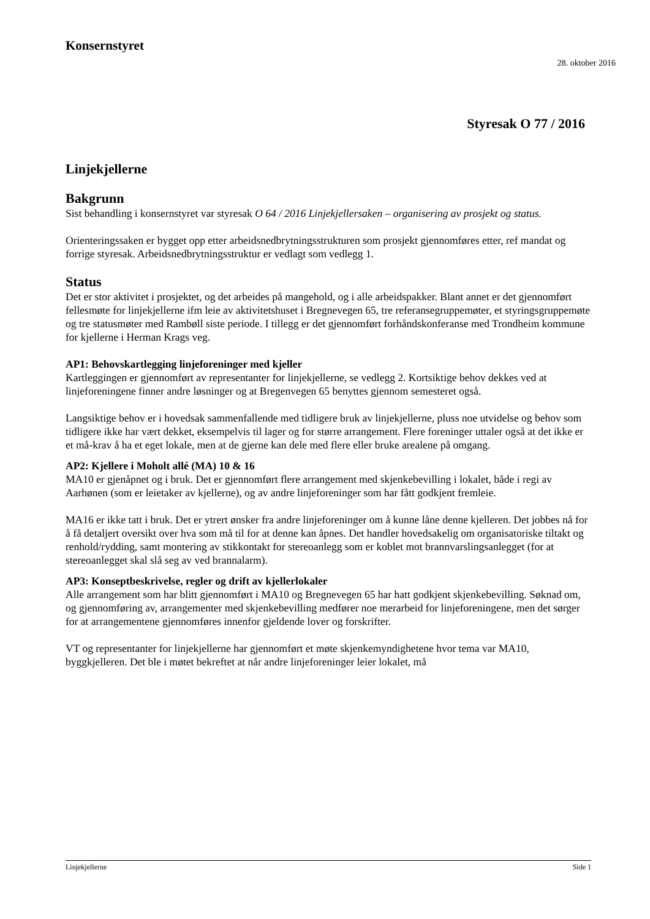Konsernstyret
28. oktober 2016
Styresak O 77 / 2016
Linjekjellerne
Bakgrunn
Sist behandling i konsernstyret var styresak O 64 / 2016 Linjekjellersaken – organisering av prosjekt og status.
Orienteringssaken er bygget opp etter arbeidsnedbrytningsstrukturen som prosjekt gjennomføres etter, ref mandat og forrige styresak. Arbeidsnedbrytningsstruktur er vedlagt som vedlegg 1.
Status
Det er stor aktivitet i prosjektet, og det arbeides på mangehold, og i alle arbeidspakker. Blant annet er det gjennomført fellesmøte for linjekjellerne ifm leie av aktivitetshuset i Bregnevegen 65, tre referansegruppemøter, et styringsgruppemøte og tre statusmøter med Rambøll siste periode. I tillegg er det gjennomført forhåndskonferanse med Trondheim kommune for kjellerne i Herman Krags veg.
AP1: Behovskartlegging linjeforeninger med kjeller
Kartleggingen er gjennomført av representanter for linjekjellerne, se vedlegg 2. Kortsiktige behov dekkes ved at linjeforeningene finner andre løsninger og at Bregenvegen 65 benyttes gjennom semesteret også.
Langsiktige behov er i hovedsak sammenfallende med tidligere bruk av linjekjellerne, pluss noe utvidelse og behov som tidligere ikke har vært dekket, eksempelvis til lager og for større arrangement. Flere foreninger uttaler også at det ikke er et må-krav å ha et eget lokale, men at de gjerne kan dele med flere eller bruke arealene på omgang.
AP2: Kjellere i Moholt allé (MA) 10 & 16
MA10 er gjenåpnet og i bruk. Det er gjennomført flere arrangement med skjenkebevilling i lokalet, både i regi av Aarhønen (som er leietaker av kjellerne), og av andre linjeforeninger som har fått godkjent fremleie.
MA16 er ikke tatt i bruk. Det er ytrert ønsker fra andre linjeforeninger om å kunne låne denne kjelleren. Det jobbes nå for å få detaljert oversikt over hva som må til for at denne kan åpnes. Det handler hovedsakelig om organisatoriske tiltakt og renhold/rydding, samt montering av stikkontakt for stereoanlegg som er koblet mot brannvarslingsanlegget (for at stereoanlegget skal slå seg av ved brannalarm).
AP3: Konseptbeskrivelse, regler og drift av kjellerlokaler
Alle arrangement som har blitt gjennomført i MA10 og Bregnevegen 65 har hatt godkjent skjenkebevilling. Søknad om, og gjennomføring av, arrangementer med skjenkebevilling medfører noe merarbeid for linjeforeningene, men det sørger for at arrangementene gjennomføres innenfor gjeldende lover og forskrifter.
VT og representanter for linjekjellerne har gjennomført et møte skjenkemyndighetene hvor tema var MA10, byggkjelleren. Det ble i møtet bekreftet at når andre linjeforeninger leier lokalet, må
Linjekjellerne Side 1